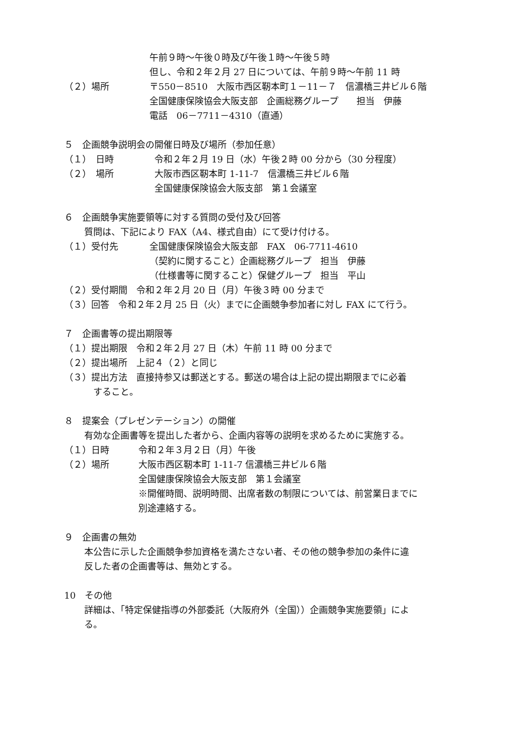午前９時～午後０時及び午後１時～午後５時
但し、令和２年２月 27 日については、午前９時～午前 11 時
（２）場所 〒550－8510　大阪市西区靭本町１－11－７　信濃橋三井ビル６階
全国健康保険協会大阪支部　企画総務グループ　　担当　伊藤
電話　06－7711－4310（直通）
５　企画競争説明会の開催日時及び場所（参加任意）
（１）　日時 令和２年２月 19 日（水）午後２時 00 分から（30 分程度）
（２）　場所 大阪市西区靭本町 1-11-7　信濃橋三井ビル６階
全国健康保険協会大阪支部　第１会議室
６　企画競争実施要領等に対する質問の受付及び回答
質問は、下記により FAX（A4、様式自由）にて受け付ける。
（１）受付先 全国健康保険協会大阪支部　FAX　06-7711-4610
（契約に関すること）企画総務グループ　担当　伊藤
（仕様書等に関すること）保健グループ　担当　平山
（２）受付期間　令和２年２月 20 日（月）午後３時 00 分まで
（３）回答　令和２年２月 25 日（火）までに企画競争参加者に対し FAX にて行う。
７　企画書等の提出期限等
（１）提出期限　令和２年２月 27 日（木）午前 11 時 00 分まで
（２）提出場所　上記４（２）と同じ
（３）提出方法　直接持参又は郵送とする。郵送の場合は上記の提出期限までに必着
すること。
８　提案会（プレゼンテーション）の開催
有効な企画書等を提出した者から、企画内容等の説明を求めるために実施する。
（１）日時 令和２年３月２日（月）午後
（２）場所 大阪市西区靭本町 1-11-7 信濃橋三井ビル６階
全国健康保険協会大阪支部　第１会議室
※開催時間、説明時間、出席者数の制限については、前営業日までに
別途連絡する。
９　企画書の無効
本公告に示した企画競争参加資格を満たさない者、その他の競争参加の条件に違
反した者の企画書等は、無効とする。
10　その他
詳細は、「特定保健指導の外部委託（大阪府外（全国））企画競争実施要領」によ
る。